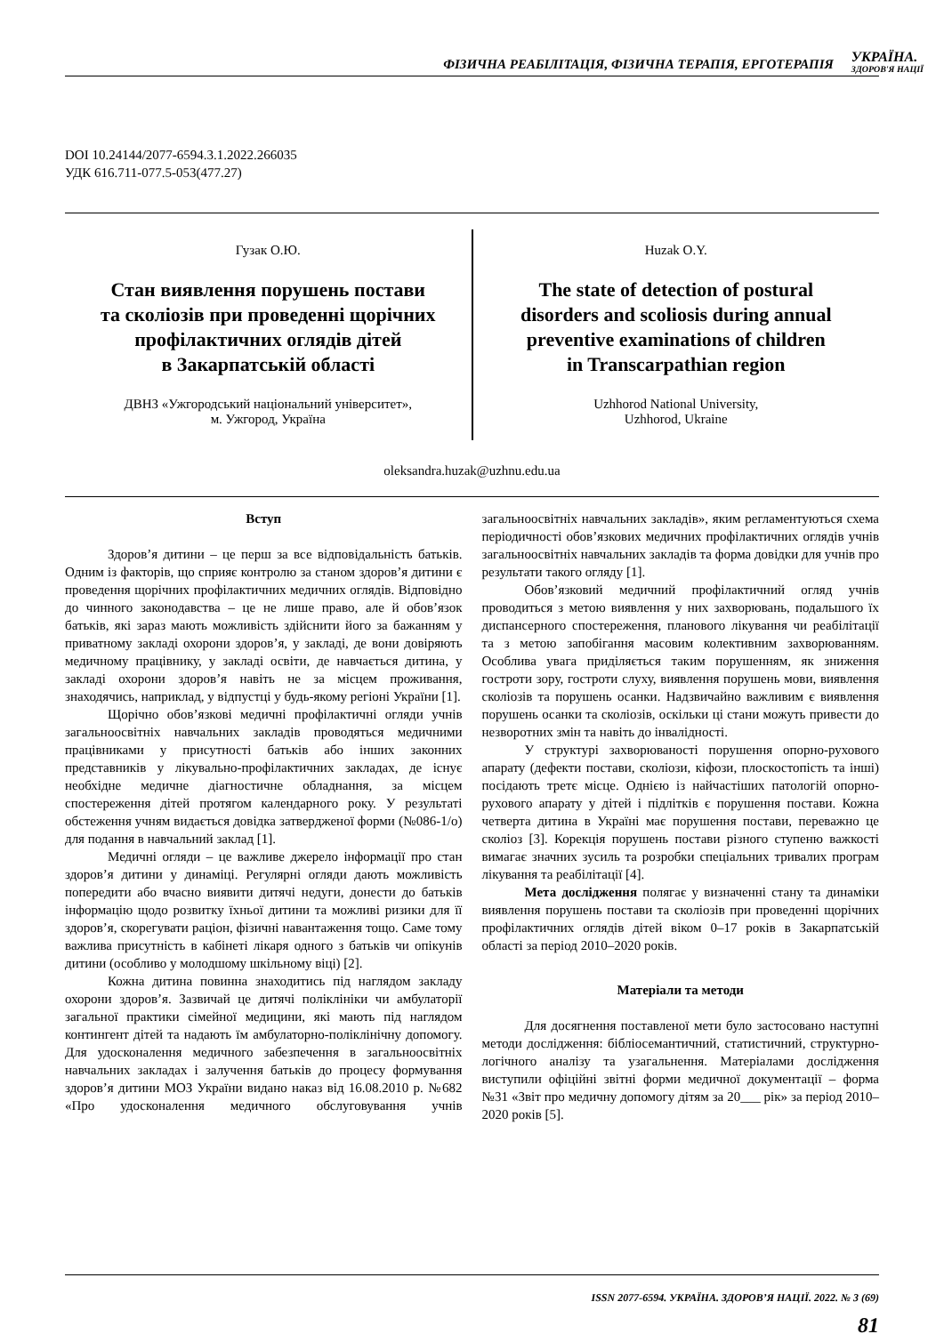ФІЗИЧНА РЕАБІЛІТАЦІЯ, ФІЗИЧНА ТЕРАПІЯ, ЕРГОТЕРАПІЯ УКРАЇНА.
ЗДОРОВ'Я НАЦІЇ
DOI 10.24144/2077-6594.3.1.2022.266035
УДК 616.711-077.5-053(477.27)
Гузак О.Ю.
Стан виявлення порушень постави
та сколіозів при проведенні щорічних
профілактичних оглядів дітей
в Закарпатській області
ДВНЗ «Ужгородський національний університет»,
м. Ужгород, Україна
Huzak O.Y.
The state of detection of postural
disorders and scoliosis during annual
preventive examinations of children
in Transcarpathian region
Uzhhorod National University,
Uzhhorod, Ukraine
oleksandra.huzak@uzhnu.edu.ua
Вступ
Здоров’я дитини – це перш за все відповідальність батьків. Одним із факторів, що сприяє контролю за станом здоров’я дитини є проведення щорічних профілактичних медичних оглядів. Відповідно до чинного законодавства – це не лише право, але й обов’язок батьків, які зараз мають можливість здійснити його за бажанням у приватному закладі охорони здоров’я, у закладі, де вони довіряють медичному працівнику, у закладі освіти, де навчається дитина, у закладі охорони здоров’я навіть не за місцем проживання, знаходячись, наприклад, у відпустці у будь-якому регіоні України [1].
Щорічно обов’язкові медичні профілактичні огляди учнів загальноосвітніх навчальних закладів проводяться медичними працівниками у присутності батьків або інших законних представників у лікувально-профілактичних закладах, де існує необхідне медичне діагностичне обладнання, за місцем спостереження дітей протягом календарного року. У результаті обстеження учням видається довідка затвердженої форми (№086-1/о) для подання в навчальний заклад [1].
Медичні огляди – це важливе джерело інформації про стан здоров’я дитини у динаміці. Регулярні огляди дають можливість попередити або вчасно виявити дитячі недуги, донести до батьків інформацію щодо розвитку їхньої дитини та можливі ризики для її здоров’я, скорегувати раціон, фізичні навантаження тощо. Саме тому важлива присутність в кабінеті лікаря одного з батьків чи опікунів дитини (особливо у молодшому шкільному віці) [2].
Кожна дитина повинна знаходитись під наглядом закладу охорони здоров’я. Зазвичай це дитячі поліклініки чи амбулаторії загальної практики сімейної медицини, які мають під наглядом контингент дітей та надають їм амбулаторно-поліклінічну допомогу. Для удосконалення медичного забезпечення в загальноосвітніх навчальних закладах і залучення батьків до процесу формування здоров’я дитини МОЗ України видано наказ від 16.08.2010 р. №682 «Про удосконалення медичного обслуговування учнів загальноосвітніх навчальних закладів», яким регламентуються схема періодичності обов’язкових медичних профілактичних оглядів учнів загальноосвітніх навчальних закладів та форма довідки для учнів про результати такого огляду [1].
Обов’язковий медичний профілактичний огляд учнів проводиться з метою виявлення у них захворювань, подальшого їх диспансерного спостереження, планового лікування чи реабілітації та з метою запобігання масовим колективним захворюванням. Особлива увага приділяється таким порушенням, як зниження гостроти зору, гостроти слуху, виявлення порушень мови, виявлення сколіозів та порушень осанки. Надзвичайно важливим є виявлення порушень осанки та сколіозів, оскільки ці стани можуть привести до незворотних змін та навіть до інвалідності.
У структурі захворюваності порушення опорно-рухового апарату (дефекти постави, сколіози, кіфози, плоскостопість та інші) посідають третє місце. Однією із найчастіших патологій опорно-рухового апарату у дітей і підлітків є порушення постави. Кожна четверта дитина в Україні має порушення постави, переважно це сколіоз [3]. Корекція порушень постави різного ступеню важкості вимагає значних зусиль та розробки спеціальних тривалих програм лікування та реабілітації [4].
Мета дослідження полягає у визначенні стану та динаміки виявлення порушень постави та сколіозів при проведенні щорічних профілактичних оглядів дітей віком 0–17 років в Закарпатській області за період 2010–2020 років.
Матеріали та методи
Для досягнення поставленої мети було застосовано наступні методи дослідження: бібліосемантичний, статистичний, структурно-логічного аналізу та узагальнення. Матеріалами дослідження виступили офіційні звітні форми медичної документації – форма №31 «Звіт про медичну допомогу дітям за 20___ рік» за період 2010–2020 років [5].
ISSN 2077-6594. УКРАЇНА. ЗДОРОВ’Я НАЦІЇ. 2022. № 3 (69)
81